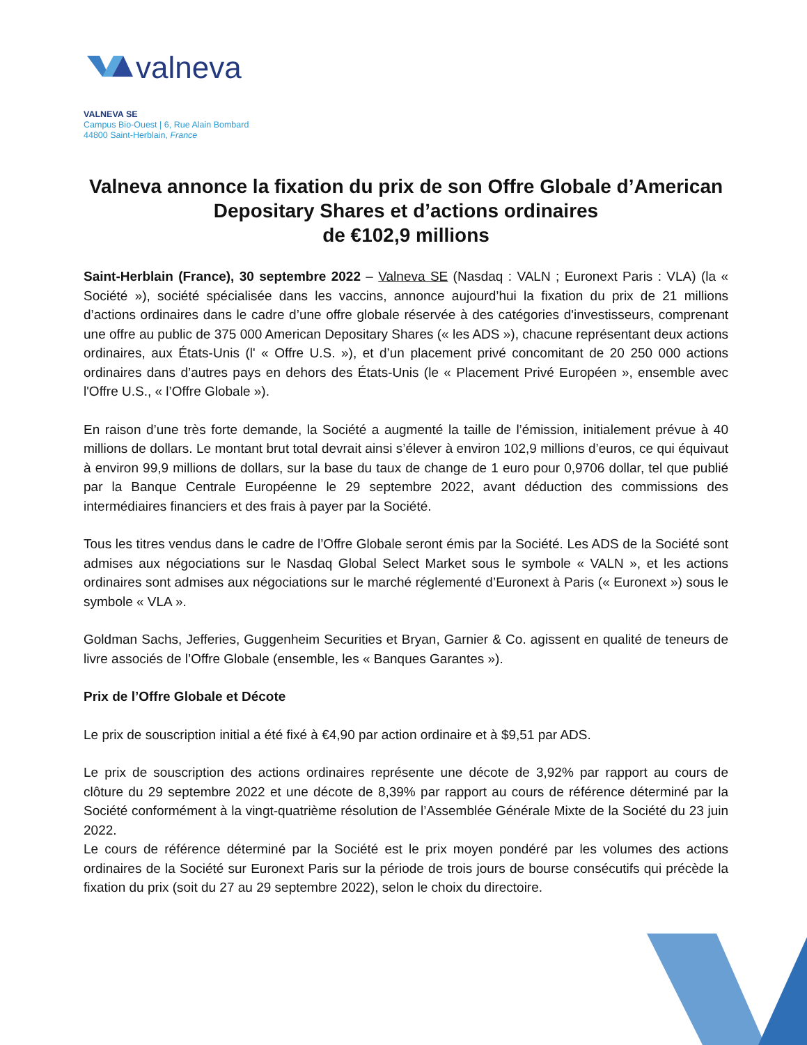valneva
VALNEVA SE
Campus Bio-Ouest | 6, Rue Alain Bombard
44800 Saint-Herblain, France
Valneva annonce la fixation du prix de son Offre Globale d’American Depositary Shares et d’actions ordinaires
de €102,9 millions
Saint-Herblain (France), 30 septembre 2022 – Valneva SE (Nasdaq : VALN ; Euronext Paris : VLA) (la « Société »), société spécialisée dans les vaccins, annonce aujourd’hui la fixation du prix de 21 millions d’actions ordinaires dans le cadre d’une offre globale réservée à des catégories d'investisseurs, comprenant une offre au public de 375 000 American Depositary Shares (« les ADS »), chacune représentant deux actions ordinaires, aux États-Unis (l' « Offre U.S. »), et d’un placement privé concomitant de 20 250 000 actions ordinaires dans d’autres pays en dehors des États-Unis (le « Placement Privé Européen », ensemble avec l'Offre U.S., « l’Offre Globale »).
En raison d’une très forte demande, la Société a augmenté la taille de l’émission, initialement prévue à 40 millions de dollars. Le montant brut total devrait ainsi s’élever à environ 102,9 millions d’euros, ce qui équivaut à environ 99,9 millions de dollars, sur la base du taux de change de 1 euro pour 0,9706 dollar, tel que publié par la Banque Centrale Européenne le 29 septembre 2022, avant déduction des commissions des intermédiaires financiers et des frais à payer par la Société.
Tous les titres vendus dans le cadre de l’Offre Globale seront émis par la Société. Les ADS de la Société sont admises aux négociations sur le Nasdaq Global Select Market sous le symbole « VALN », et les actions ordinaires sont admises aux négociations sur le marché réglementé d’Euronext à Paris (« Euronext ») sous le symbole « VLA ».
Goldman Sachs, Jefferies, Guggenheim Securities et Bryan, Garnier & Co. agissent en qualité de teneurs de livre associés de l’Offre Globale (ensemble, les « Banques Garantes »).
Prix de l’Offre Globale et Décote
Le prix de souscription initial a été fixé à €4,90 par action ordinaire et à $9,51 par ADS.
Le prix de souscription des actions ordinaires représente une décote de 3,92% par rapport au cours de clôture du 29 septembre 2022 et une décote de 8,39% par rapport au cours de référence déterminé par la Société conformément à la vingt-quatrième résolution de l’Assemblée Générale Mixte de la Société du 23 juin 2022.
Le cours de référence déterminé par la Société est le prix moyen pondéré par les volumes des actions ordinaires de la Société sur Euronext Paris sur la période de trois jours de bourse consécutifs qui précède la fixation du prix (soit du 27 au 29 septembre 2022), selon le choix du directoire.